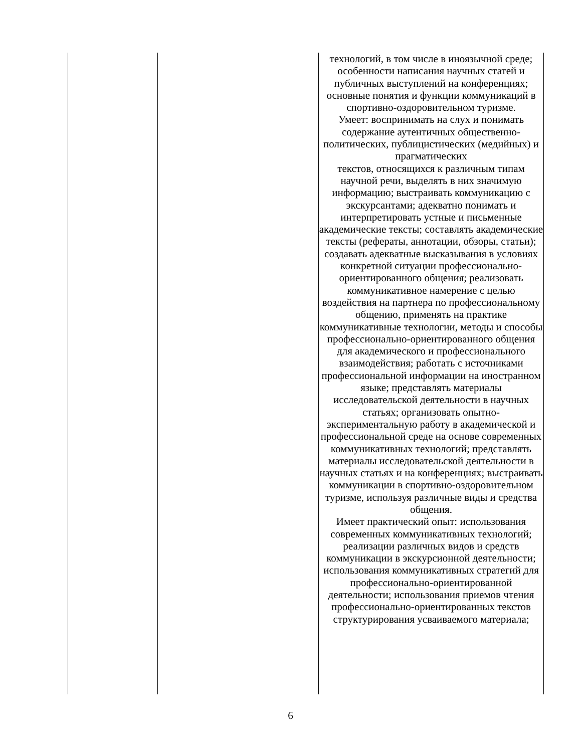| | | технологий, в том числе в иноязычной среде; особенности написания научных статей и публичных выступлений на конференциях; основные понятия и функции коммуникаций в спортивно-оздоровительном туризме. Умеет: воспринимать на слух и понимать содержание аутентичных общественно-политических, публицистических (медийных) и прагматических текстов, относящихся к различным типам научной речи, выделять в них значимую информацию; выстраивать коммуникацию с экскурсантами; адекватно понимать и интерпретировать устные и письменные академические тексты; составлять академические тексты (рефераты, аннотации, обзоры, статьи); создавать адекватные высказывания в условиях конкретной ситуации профессионально-ориентированного общения; реализовать коммуникативное намерение с целью воздействия на партнера по профессиональному общению, применять на практике коммуникативные технологии, методы и способы профессионально-ориентированного общения для академического и профессионального взаимодействия; работать с источниками профессиональной информации на иностранном языке; представлять материалы исследовательской деятельности в научных статьях; организовать опытно-экспериментальную работу в академической и профессиональной среде на основе современных коммуникативных технологий; представлять материалы исследовательской деятельности в научных статьях и на конференциях; выстраивать коммуникации в спортивно-оздоровительном туризме, используя различные виды и средства общения. Имеет практический опыт: использования современных коммуникативных технологий; реализации различных видов и средств коммуникации в экскурсионной деятельности; использования коммуникативных стратегий для профессионально-ориентированной деятельности; использования приемов чтения профессионально-ориентированных текстов структурирования усваиваемого материала; |
6